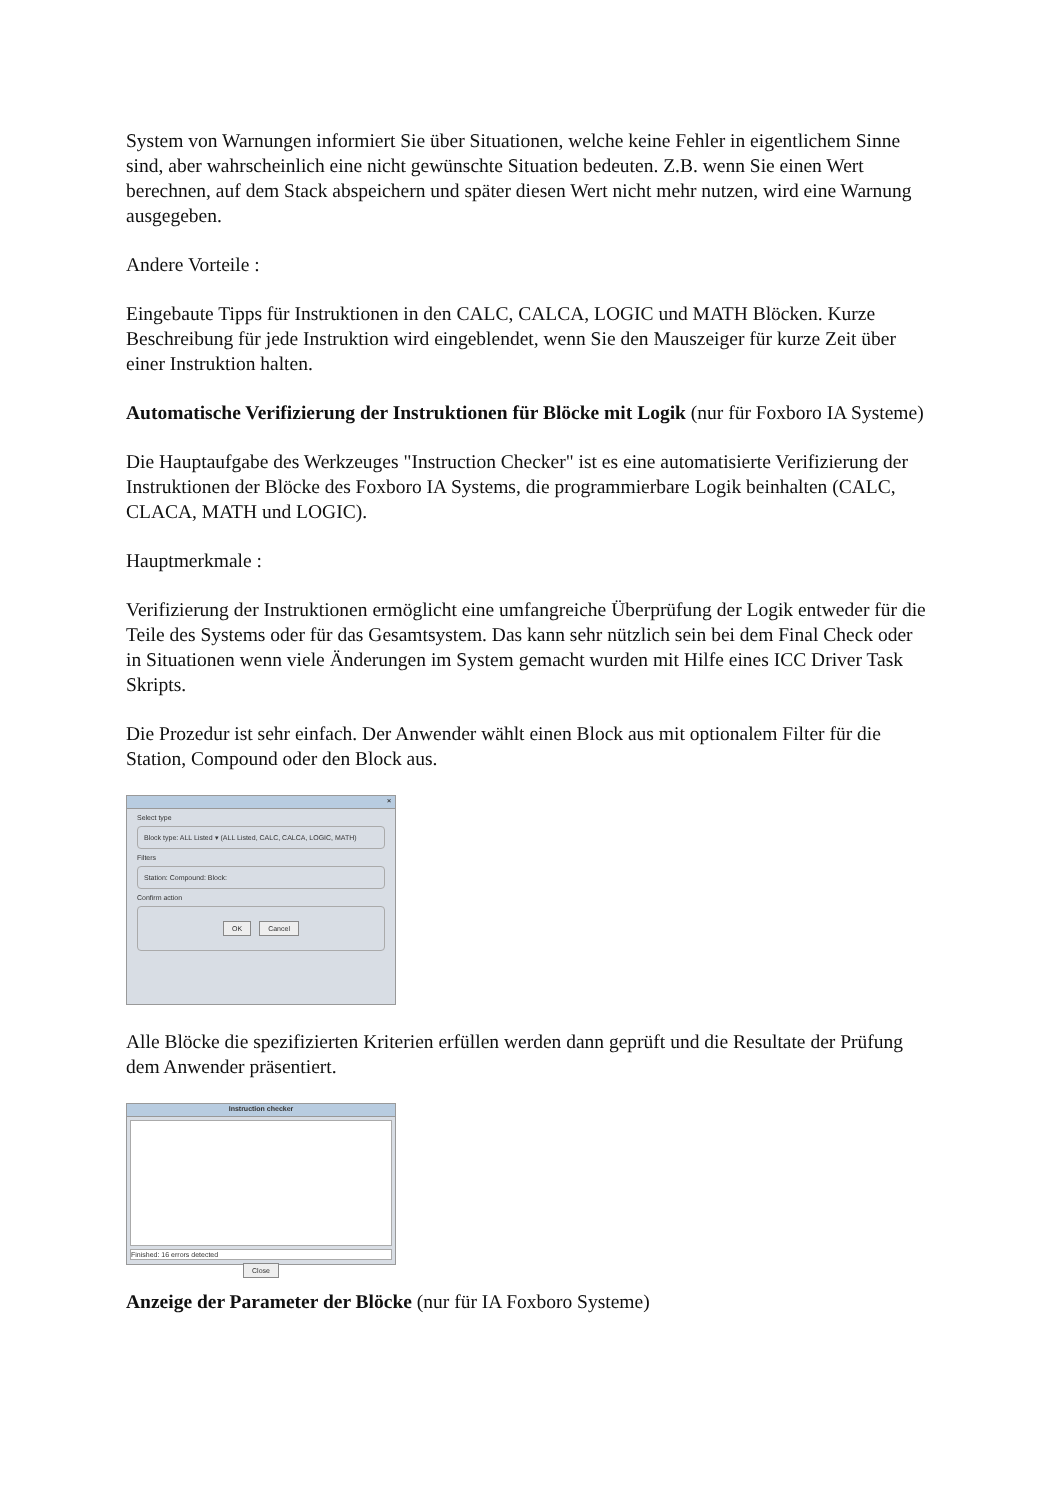System von Warnungen informiert Sie über Situationen, welche keine Fehler in eigentlichem Sinne sind, aber wahrscheinlich eine nicht gewünschte Situation bedeuten. Z.B. wenn Sie einen Wert berechnen, auf dem Stack abspeichern und später diesen Wert nicht mehr nutzen, wird eine Warnung ausgegeben.
Andere Vorteile :
Eingebaute Tipps für Instruktionen in den CALC, CALCA, LOGIC und MATH Blöcken. Kurze Beschreibung für jede Instruktion wird eingeblendet, wenn Sie den Mauszeiger für kurze Zeit über einer Instruktion halten.
Automatische Verifizierung der Instruktionen für Blöcke mit Logik (nur für Foxboro IA Systeme)
Die Hauptaufgabe des Werkzeuges "Instruction Checker" ist es eine automatisierte Verifizierung der Instruktionen der Blöcke des Foxboro IA Systems, die programmierbare Logik beinhalten (CALC, CLACA, MATH und LOGIC).
Hauptmerkmale :
Verifizierung der Instruktionen ermöglicht eine umfangreiche Überprüfung der Logik entweder für die Teile des Systems oder für das Gesamtsystem. Das kann sehr nützlich sein bei dem Final Check oder in Situationen wenn viele Änderungen im System gemacht wurden mit Hilfe eines ICC Driver Task Skripts.
Die Prozedur ist sehr einfach. Der Anwender wählt einen Block aus mit optionalem Filter für die Station, Compound oder den Block aus.
×
Select type
Block type: ALL Listed ▾ (ALL Listed, CALC, CALCA, LOGIC, MATH)
Filters
Station: Compound: Block:
Confirm action
OK Cancel
Alle Blöcke die spezifizierten Kriterien erfüllen werden dann geprüft und die Resultate der Prüfung dem Anwender präsentiert.
Instruction checker
Finished: 16 errors detected
Close
Anzeige der Parameter der Blöcke (nur für IA Foxboro Systeme)